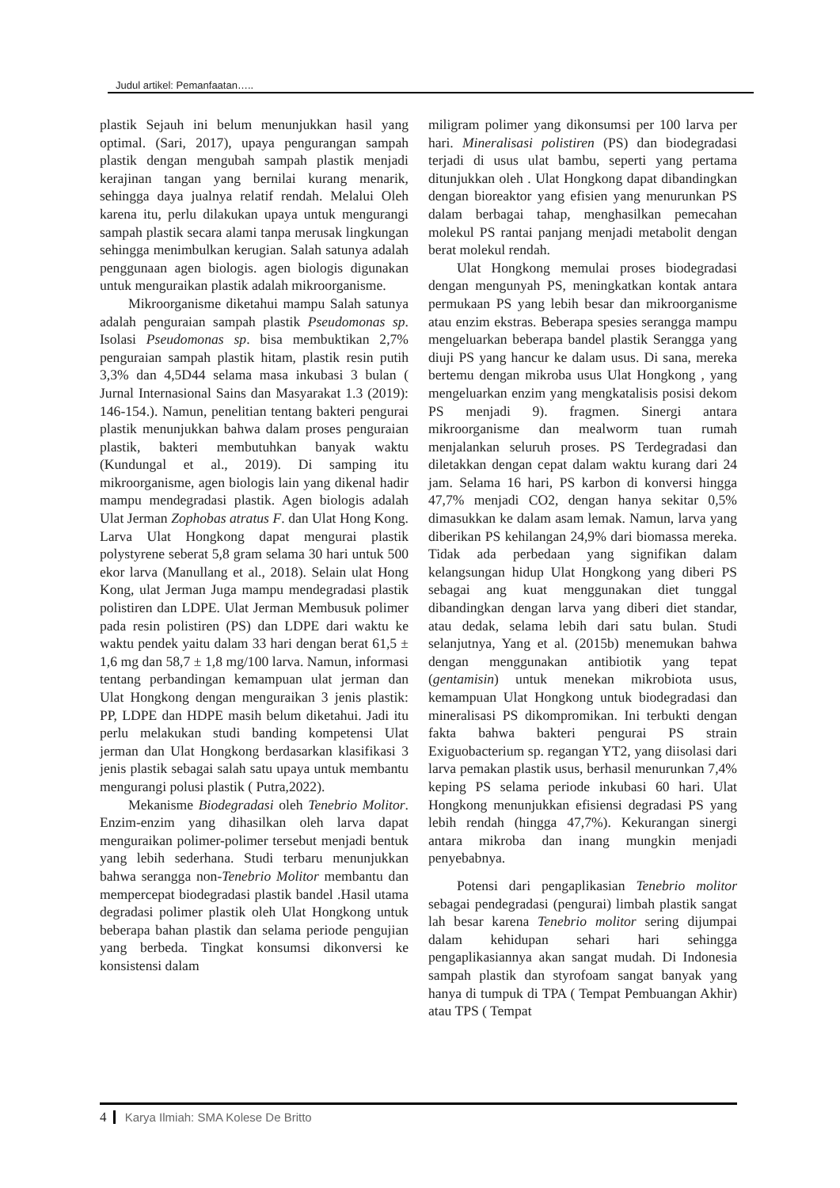Judul artikel: Pemanfaatan…..
plastik Sejauh ini belum menunjukkan hasil yang optimal. (Sari, 2017), upaya pengurangan sampah plastik dengan mengubah sampah plastik menjadi kerajinan tangan yang bernilai kurang menarik, sehingga daya jualnya relatif rendah. Melalui Oleh karena itu, perlu dilakukan upaya untuk mengurangi sampah plastik secara alami tanpa merusak lingkungan sehingga menimbulkan kerugian. Salah satunya adalah penggunaan agen biologis. agen biologis digunakan untuk menguraikan plastik adalah mikroorganisme.
Mikroorganisme diketahui mampu Salah satunya adalah penguraian sampah plastik Pseudomonas sp. Isolasi Pseudomonas sp. bisa membuktikan 2,7% penguraian sampah plastik hitam, plastik resin putih 3,3% dan 4,5D44 selama masa inkubasi 3 bulan ( Jurnal Internasional Sains dan Masyarakat 1.3 (2019): 146-154.). Namun, penelitian tentang bakteri pengurai plastik menunjukkan bahwa dalam proses penguraian plastik, bakteri membutuhkan banyak waktu (Kundungal et al., 2019). Di samping itu mikroorganisme, agen biologis lain yang dikenal hadir mampu mendegradasi plastik. Agen biologis adalah Ulat Jerman Zophobas atratus F. dan Ulat Hong Kong. Larva Ulat Hongkong dapat mengurai plastik polystyrene seberat 5,8 gram selama 30 hari untuk 500 ekor larva (Manullang et al., 2018). Selain ulat Hong Kong, ulat Jerman Juga mampu mendegradasi plastik polistiren dan LDPE. Ulat Jerman Membusuk polimer pada resin polistiren (PS) dan LDPE dari waktu ke waktu pendek yaitu dalam 33 hari dengan berat 61,5 ± 1,6 mg dan 58,7 ± 1,8 mg/100 larva. Namun, informasi tentang perbandingan kemampuan ulat jerman dan Ulat Hongkong dengan menguraikan 3 jenis plastik: PP, LDPE dan HDPE masih belum diketahui. Jadi itu perlu melakukan studi banding kompetensi Ulat jerman dan Ulat Hongkong berdasarkan klasifikasi 3 jenis plastik sebagai salah satu upaya untuk membantu mengurangi polusi plastik ( Putra,2022).
Mekanisme Biodegradasi oleh Tenebrio Molitor. Enzim-enzim yang dihasilkan oleh larva dapat menguraikan polimer-polimer tersebut menjadi bentuk yang lebih sederhana. Studi terbaru menunjukkan bahwa serangga non-Tenebrio Molitor membantu dan mempercepat biodegradasi plastik bandel .Hasil utama degradasi polimer plastik oleh Ulat Hongkong untuk beberapa bahan plastik dan selama periode pengujian yang berbeda. Tingkat konsumsi dikonversi ke konsistensi dalam
miligram polimer yang dikonsumsi per 100 larva per hari. Mineralisasi polistiren (PS) dan biodegradasi terjadi di usus ulat bambu, seperti yang pertama ditunjukkan oleh . Ulat Hongkong dapat dibandingkan dengan bioreaktor yang efisien yang menurunkan PS dalam berbagai tahap, menghasilkan pemecahan molekul PS rantai panjang menjadi metabolit dengan berat molekul rendah.
Ulat Hongkong memulai proses biodegradasi dengan mengunyah PS, meningkatkan kontak antara permukaan PS yang lebih besar dan mikroorganisme atau enzim ekstras. Beberapa spesies serangga mampu mengeluarkan beberapa bandel plastik Serangga yang diuji PS yang hancur ke dalam usus. Di sana, mereka bertemu dengan mikroba usus Ulat Hongkong , yang mengeluarkan enzim yang mengkatalisis posisi dekom PS menjadi 9). fragmen. Sinergi antara mikroorganisme dan mealworm tuan rumah menjalankan seluruh proses. PS Terdegradasi dan diletakkan dengan cepat dalam waktu kurang dari 24 jam. Selama 16 hari, PS karbon di konversi hingga 47,7% menjadi CO2, dengan hanya sekitar 0,5% dimasukkan ke dalam asam lemak. Namun, larva yang diberikan PS kehilangan 24,9% dari biomassa mereka. Tidak ada perbedaan yang signifikan dalam kelangsungan hidup Ulat Hongkong yang diberi PS sebagai ang kuat menggunakan diet tunggal dibandingkan dengan larva yang diberi diet standar, atau dedak, selama lebih dari satu bulan. Studi selanjutnya, Yang et al. (2015b) menemukan bahwa dengan menggunakan antibiotik yang tepat (gentamisin) untuk menekan mikrobiota usus, kemampuan Ulat Hongkong untuk biodegradasi dan mineralisasi PS dikompromikan. Ini terbukti dengan fakta bahwa bakteri pengurai PS strain Exiguobacterium sp. regangan YT2, yang diisolasi dari larva pemakan plastik usus, berhasil menurunkan 7,4% keping PS selama periode inkubasi 60 hari. Ulat Hongkong menunjukkan efisiensi degradasi PS yang lebih rendah (hingga 47,7%). Kekurangan sinergi antara mikroba dan inang mungkin menjadi penyebabnya.
Potensi dari pengaplikasian Tenebrio molitor sebagai pendegradasi (pengurai) limbah plastik sangat lah besar karena Tenebrio molitor sering dijumpai dalam kehidupan sehari hari sehingga pengaplikasiannya akan sangat mudah. Di Indonesia sampah plastik dan styrofoam sangat banyak yang hanya di tumpuk di TPA ( Tempat Pembuangan Akhir) atau TPS ( Tempat
4 Karya Ilmiah: SMA Kolese De Britto